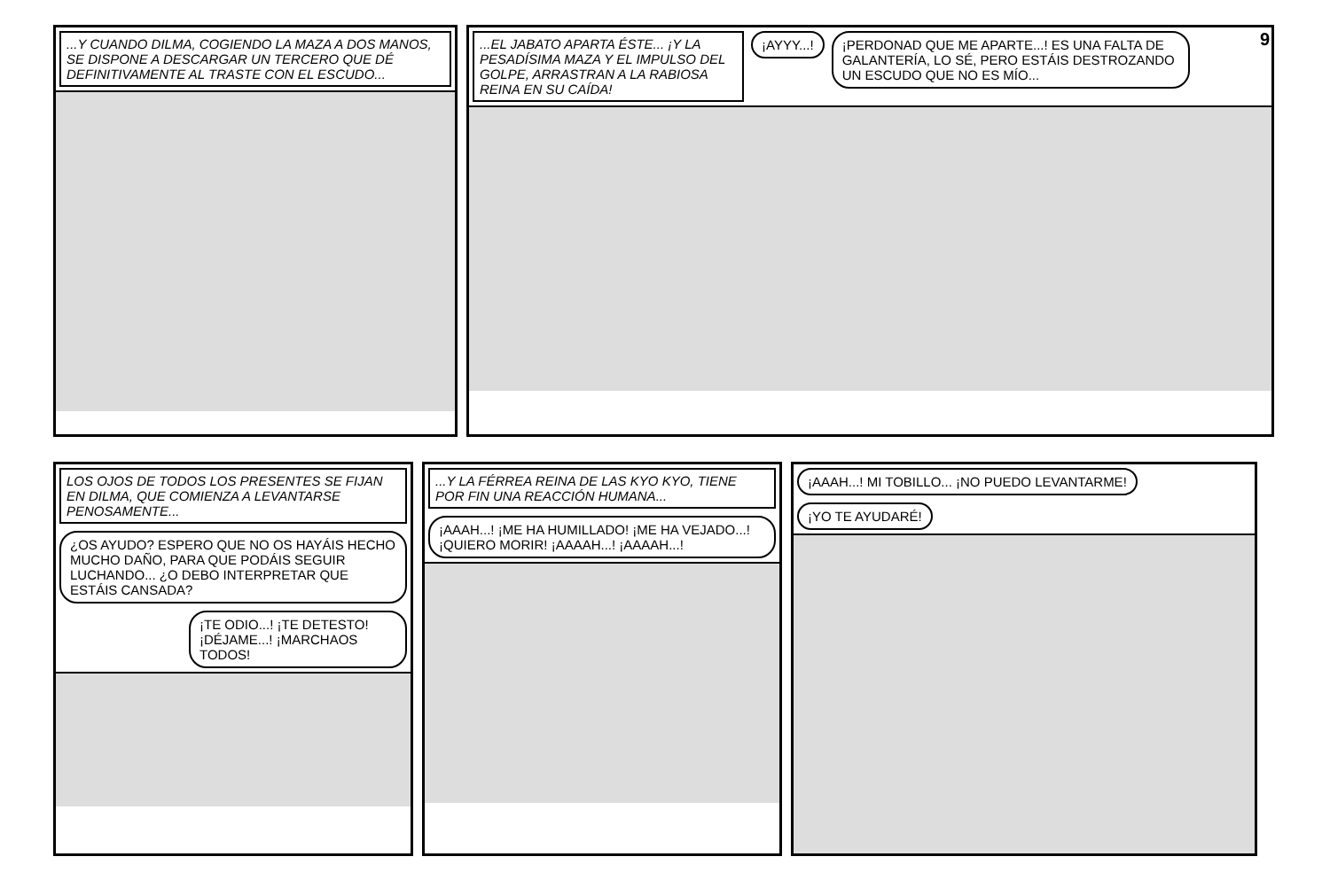...Y CUANDO DILMA, COGIENDO LA MAZA A DOS MANOS, SE DISPONE A DESCARGAR UN TERCERO QUE DÉ DEFINITIVAMENTE AL TRASTE CON EL ESCUDO...
9
...EL JABATO APARTA ÉSTE... ¡Y LA PESADÍSIMA MAZA Y EL IMPULSO DEL GOLPE, ARRASTRAN A LA RABIOSA REINA EN SU CAÍDA!
¡AYYY...! ¡PERDONAD QUE ME APARTE...! ES UNA FALTA DE GALANTERÍA, LO SÉ, PERO ESTÁIS DESTROZANDO UN ESCUDO QUE NO ES MÍO...
LOS OJOS DE TODOS LOS PRESENTES SE FIJAN EN DILMA, QUE COMIENZA A LEVANTARSE PENOSAMENTE...
¿OS AYUDO? ESPERO QUE NO OS HAYÁIS HECHO MUCHO DAÑO, PARA QUE PODÁIS SEGUIR LUCHANDO... ¿O DEBO INTERPRETAR QUE ESTÁIS CANSADA? ¡TE ODIO...! ¡TE DETESTO! ¡DÉJAME...! ¡MARCHAOS TODOS!
...Y LA FÉRREA REINA DE LAS KYO KYO, TIENE POR FIN UNA REACCIÓN HUMANA...
¡AAAH...! ¡ME HA HUMILLADO! ¡ME HA VEJADO...! ¡QUIERO MORIR! ¡AAAAH...! ¡AAAAH...!
¡AAAH...! MI TOBILLO... ¡NO PUEDO LEVANTARME! ¡YO TE AYUDARÉ!